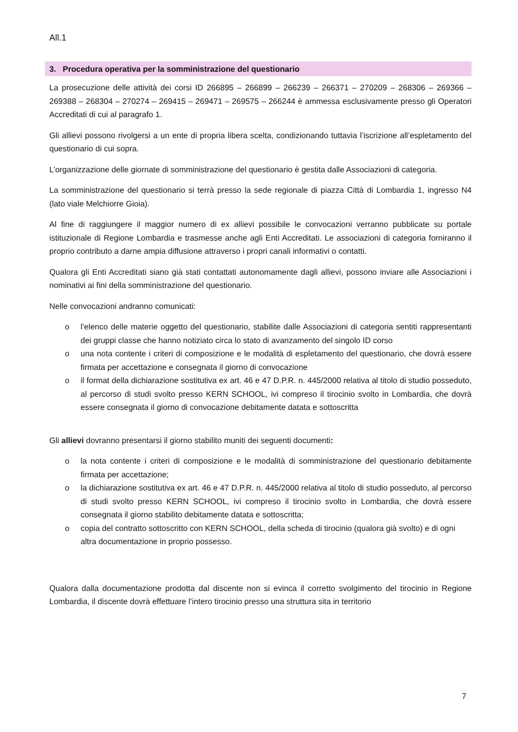All.1
3. Procedura operativa per la somministrazione del questionario
La prosecuzione delle attività dei corsi ID 266895 – 266899 – 266239 – 266371 – 270209 – 268306 – 269366 – 269388 – 268304 – 270274 – 269415 – 269471 – 269575 – 266244 è ammessa esclusivamente presso gli Operatori Accreditati di cui al paragrafo 1.
Gli allievi possono rivolgersi a un ente di propria libera scelta, condizionando tuttavia l’iscrizione all’espletamento del questionario di cui sopra.
L’organizzazione delle giornate di somministrazione del questionario è gestita dalle Associazioni di categoria.
La somministrazione del questionario si terrà presso la sede regionale di piazza Città di Lombardia 1, ingresso N4 (lato viale Melchiorre Gioia).
Al fine di raggiungere il maggior numero di ex allievi possibile le convocazioni verranno pubblicate su portale istituzionale di Regione Lombardia e trasmesse anche agli Enti Accreditati. Le associazioni di categoria forniranno il proprio contributo a darne ampia diffusione attraverso i propri canali informativi o contatti.
Qualora gli Enti Accreditati siano già stati contattati autonomamente dagli allievi, possono inviare alle Associazioni i nominativi ai fini della somministrazione del questionario.
Nelle convocazioni andranno comunicati:
o l’elenco delle materie oggetto del questionario, stabilite dalle Associazioni di categoria sentiti rappresentanti dei gruppi classe che hanno notiziato circa lo stato di avanzamento del singolo ID corso
o una nota contente i criteri di composizione e le modalità di espletamento del questionario, che dovrà essere firmata per accettazione e consegnata il giorno di convocazione
o il format della dichiarazione sostitutiva ex art. 46 e 47 D.P.R. n. 445/2000 relativa al titolo di studio posseduto, al percorso di studi svolto presso KERN SCHOOL, ivi compreso il tirocinio svolto in Lombardia, che dovrà essere consegnata il giorno di convocazione debitamente datata e sottoscritta
Gli allievi dovranno presentarsi il giorno stabilito muniti dei seguenti documenti:
o la nota contente i criteri di composizione e le modalità di somministrazione del questionario debitamente firmata per accettazione;
o la dichiarazione sostitutiva ex art. 46 e 47 D.P.R. n. 445/2000 relativa al titolo di studio posseduto, al percorso di studi svolto presso KERN SCHOOL, ivi compreso il tirocinio svolto in Lombardia, che dovrà essere consegnata il giorno stabilito debitamente datata e sottoscritta;
o copia del contratto sottoscritto con KERN SCHOOL, della scheda di tirocinio (qualora già svolto) e di ogni altra documentazione in proprio possesso.
Qualora dalla documentazione prodotta dal discente non si evinca il corretto svolgimento del tirocinio in Regione Lombardia, il discente dovrà effettuare l’intero tirocinio presso una struttura sita in territorio
7